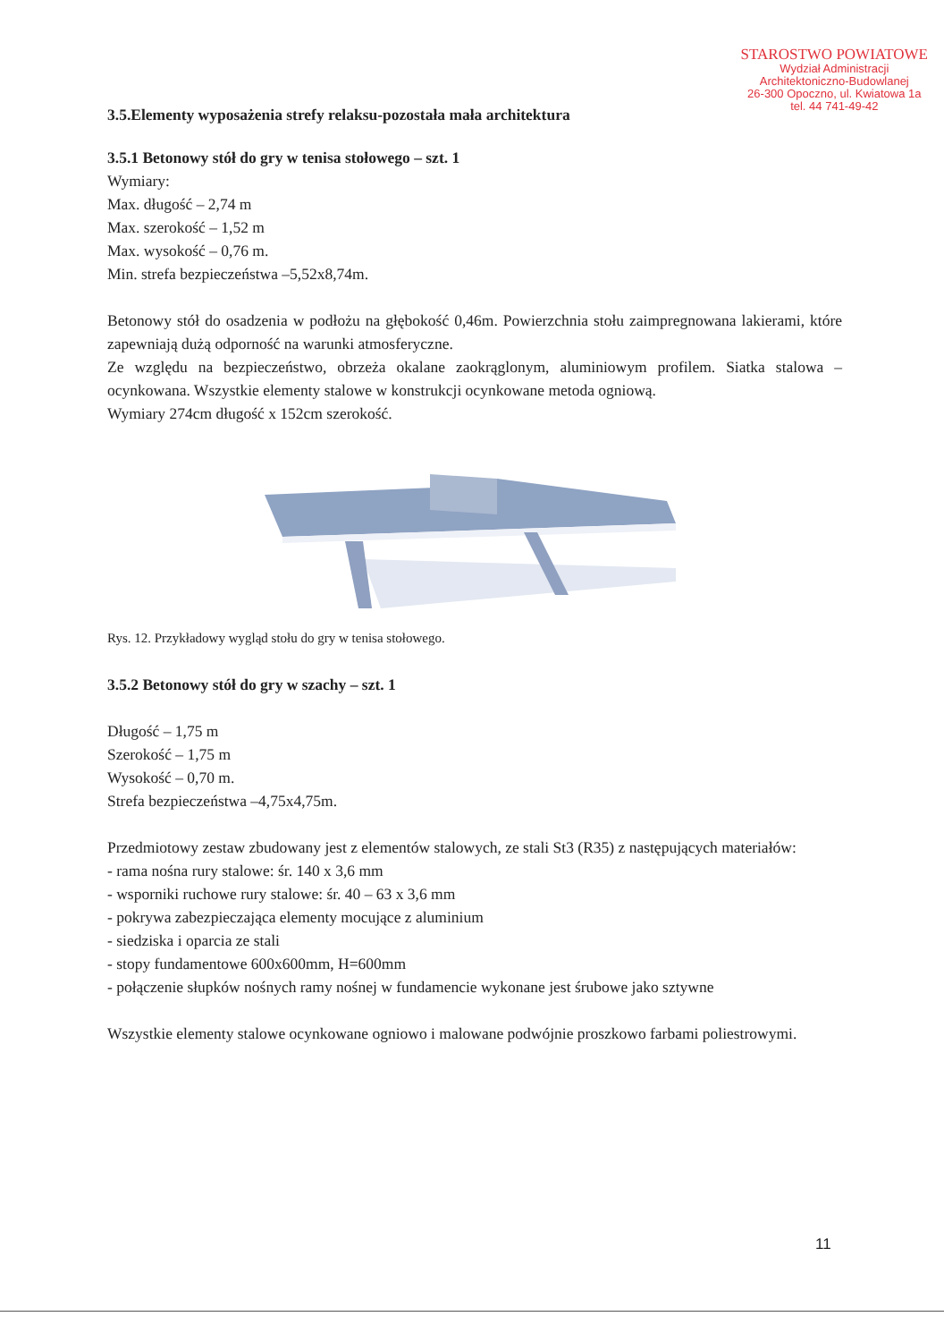STAROSTWO POWIATOWE
Wydział Administracji
Architektoniczno-Budowlanej
26-300 Opoczno, ul. Kwiatowa 1a
tel. 44 741-49-42
3.5.Elementy wyposażenia strefy relaksu-pozostała mała architektura
3.5.1 Betonowy stół do gry w tenisa stołowego – szt. 1
Wymiary:
Max. długość – 2,74 m
Max. szerokość – 1,52 m
Max. wysokość – 0,76 m.
Min. strefa bezpieczeństwa –5,52x8,74m.
Betonowy stół do osadzenia w podłożu na głębokość 0,46m. Powierzchnia stołu zaimpregnowana lakierami, które zapewniają dużą odporność na warunki atmosferyczne.
Ze względu na bezpieczeństwo, obrzeża okalane zaokrąglonym, aluminiowym profilem. Siatka stalowa – ocynkowana. Wszystkie elementy stalowe w konstrukcji ocynkowane metoda ogniową.
Wymiary 274cm długość x 152cm szerokość.
Rys. 12. Przykładowy wygląd stołu do gry w tenisa stołowego.
3.5.2 Betonowy stół do gry w szachy – szt. 1
Długość – 1,75 m
Szerokość – 1,75 m
Wysokość – 0,70 m.
Strefa bezpieczeństwa –4,75x4,75m.
Przedmiotowy zestaw zbudowany jest z elementów stalowych, ze stali St3 (R35) z następujących materiałów:
- rama nośna rury stalowe: śr. 140 x 3,6 mm
- wsporniki ruchowe rury stalowe: śr. 40 – 63 x 3,6 mm
- pokrywa zabezpieczająca elementy mocujące z aluminium
- siedziska i oparcia ze stali
- stopy fundamentowe 600x600mm, H=600mm
- połączenie słupków nośnych ramy nośnej w fundamencie wykonane jest śrubowe jako sztywne
Wszystkie elementy stalowe ocynkowane ogniowo i malowane podwójnie proszkowo farbami poliestrowymi.
11